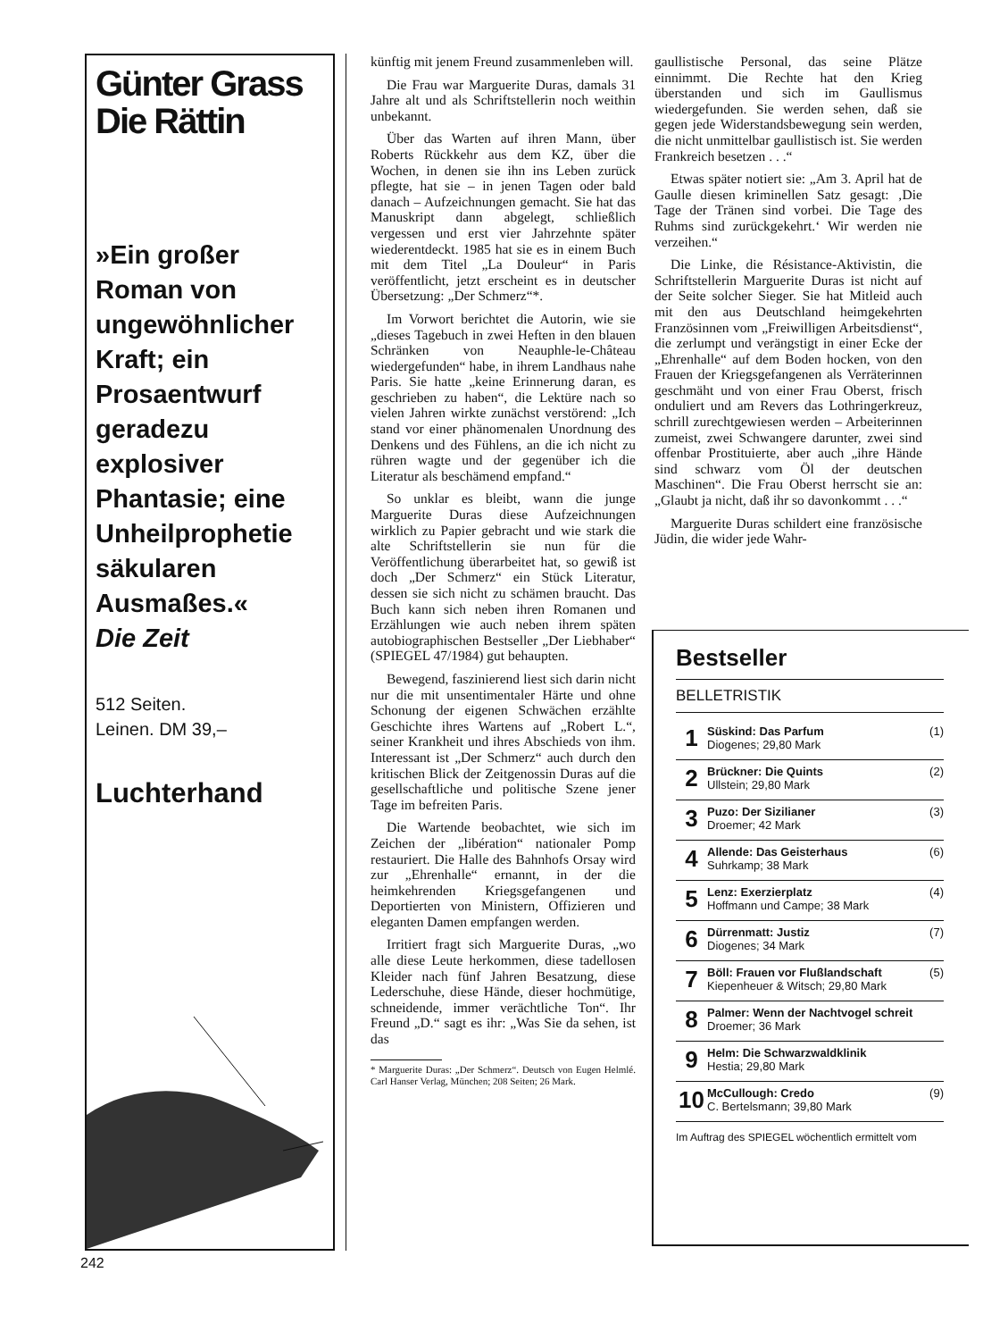Günter Grass
Die Rättin
»Ein großer Roman von ungewöhnlicher Kraft; ein Prosaentwurf geradezu explosiver Phantasie; eine Unheilprophetie säkularen Ausmaßes.«
Die Zeit
512 Seiten.
Leinen. DM 39,–
Luchterhand
künftig mit jenem Freund zusammenleben will.
Die Frau war Marguerite Duras, damals 31 Jahre alt und als Schriftstellerin noch weithin unbekannt.
Über das Warten auf ihren Mann, über Roberts Rückkehr aus dem KZ, über die Wochen, in denen sie ihn ins Leben zurück pflegte, hat sie – in jenen Tagen oder bald danach – Aufzeichnungen gemacht. Sie hat das Manuskript dann abgelegt, schließlich vergessen und erst vier Jahrzehnte später wiederentdeckt. 1985 hat sie es in einem Buch mit dem Titel „La Douleur“ in Paris veröffentlicht, jetzt erscheint es in deutscher Übersetzung: „Der Schmerz“*.
Im Vorwort berichtet die Autorin, wie sie „dieses Tagebuch in zwei Heften in den blauen Schränken von Neauphle-le-Château wiedergefunden“ habe, in ihrem Landhaus nahe Paris. Sie hatte „keine Erinnerung daran, es geschrieben zu haben“, die Lektüre nach so vielen Jahren wirkte zunächst verstörend: „Ich stand vor einer phänomenalen Unordnung des Denkens und des Fühlens, an die ich nicht zu rühren wagte und der gegenüber ich die Literatur als beschämend empfand.“
So unklar es bleibt, wann die junge Marguerite Duras diese Aufzeichnungen wirklich zu Papier gebracht und wie stark die alte Schriftstellerin sie nun für die Veröffentlichung überarbeitet hat, so gewiß ist doch „Der Schmerz“ ein Stück Literatur, dessen sie sich nicht zu schämen braucht. Das Buch kann sich neben ihren Romanen und Erzählungen wie auch neben ihrem späten autobiographischen Bestseller „Der Liebhaber“ (SPIEGEL 47/1984) gut behaupten.
Bewegend, faszinierend liest sich darin nicht nur die mit unsentimentaler Härte und ohne Schonung der eigenen Schwächen erzählte Geschichte ihres Wartens auf „Robert L.“, seiner Krankheit und ihres Abschieds von ihm. Interessant ist „Der Schmerz“ auch durch den kritischen Blick der Zeitgenossin Duras auf die gesellschaftliche und politische Szene jener Tage im befreiten Paris.
Die Wartende beobachtet, wie sich im Zeichen der „libération“ nationaler Pomp restauriert. Die Halle des Bahnhofs Orsay wird zur „Ehrenhalle“ ernannt, in der die heimkehrenden Kriegsgefangenen und Deportierten von Ministern, Offizieren und eleganten Damen empfangen werden.
Irritiert fragt sich Marguerite Duras, „wo alle diese Leute herkommen, diese tadellosen Kleider nach fünf Jahren Besatzung, diese Lederschuhe, diese Hände, dieser hochmütige, schneidende, immer verächtliche Ton“. Ihr Freund „D.“ sagt es ihr: „Was Sie da sehen, ist das
* Marguerite Duras: „Der Schmerz“. Deutsch von Eugen Helmlé. Carl Hanser Verlag, München; 208 Seiten; 26 Mark.
gaullistische Personal, das seine Plätze einnimmt. Die Rechte hat den Krieg überstanden und sich im Gaullismus wiedergefunden. Sie werden sehen, daß sie gegen jede Widerstandsbewegung sein werden, die nicht unmittelbar gaullistisch ist. Sie werden Frankreich besetzen . . .“
Etwas später notiert sie: „Am 3. April hat de Gaulle diesen kriminellen Satz gesagt: ‚Die Tage der Tränen sind vorbei. Die Tage des Ruhms sind zurückgekehrt.‘ Wir werden nie verzeihen.“
Die Linke, die Résistance-Aktivistin, die Schriftstellerin Marguerite Duras ist nicht auf der Seite solcher Sieger. Sie hat Mitleid auch mit den aus Deutschland heimgekehrten Französinnen vom „Freiwilligen Arbeitsdienst“, die zerlumpt und verängstigt in einer Ecke der „Ehrenhalle“ auf dem Boden hocken, von den Frauen der Kriegsgefangenen als Verräterinnen geschmäht und von einer Frau Oberst, frisch onduliert und am Revers das Lothringerkreuz, schrill zurechtgewiesen werden – Arbeiterinnen zumeist, zwei Schwangere darunter, zwei sind offenbar Prostituierte, aber auch „ihre Hände sind schwarz vom Öl der deutschen Maschinen“. Die Frau Oberst herrscht sie an: „Glaubt ja nicht, daß ihr so davonkommt . . .“
Marguerite Duras schildert eine französische Jüdin, die wider jede Wahr-
Bestseller
BELLETRISTIK
1 Süskind: Das Parfum
Diogenes; 29,80 Mark (1)
2 Brückner: Die Quints
Ullstein; 29,80 Mark (2)
3 Puzo: Der Sizilianer
Droemer; 42 Mark (3)
4 Allende: Das Geisterhaus
Suhrkamp; 38 Mark (6)
5 Lenz: Exerzierplatz
Hoffmann und Campe; 38 Mark (4)
6 Dürrenmatt: Justiz
Diogenes; 34 Mark (7)
7 Böll: Frauen vor Flußlandschaft
Kiepenheuer & Witsch; 29,80 Mark (5)
8 Palmer: Wenn der Nachtvogel schreit
Droemer; 36 Mark
9 Helm: Die Schwarzwaldklinik
Hestia; 29,80 Mark
10 McCullough: Credo
C. Bertelsmann; 39,80 Mark (9)
Im Auftrag des SPIEGEL wöchentlich ermittelt vom
242